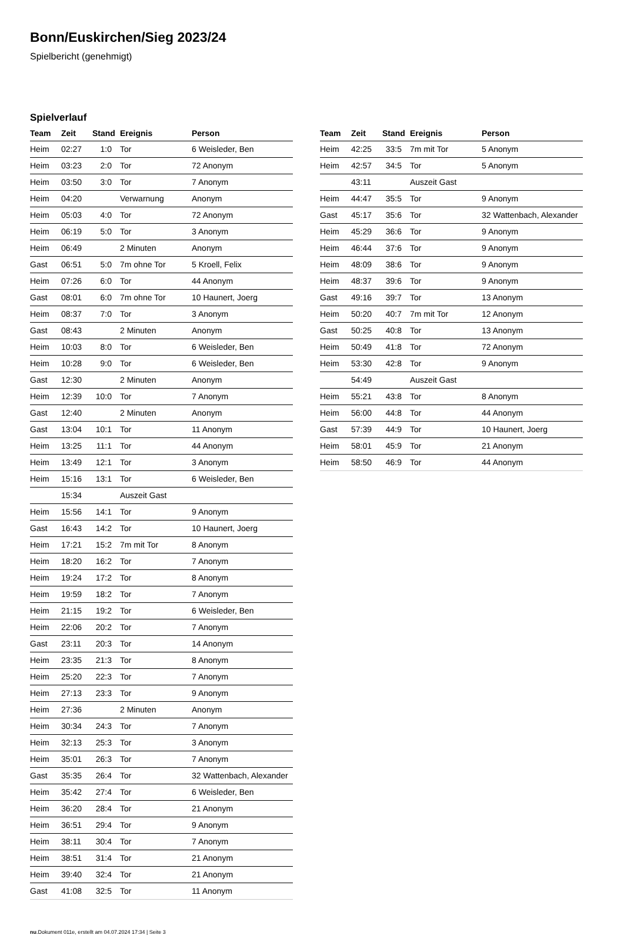Bonn/Euskirchen/Sieg 2023/24
Spielbericht (genehmigt)
Spielverlauf
| Team | Zeit | Stand | Ereignis | Person |
| --- | --- | --- | --- | --- |
| Heim | 02:27 | 1:0 | Tor | 6 Weisleder, Ben |
| Heim | 03:23 | 2:0 | Tor | 72 Anonym |
| Heim | 03:50 | 3:0 | Tor | 7 Anonym |
| Heim | 04:20 | | Verwarnung | Anonym |
| Heim | 05:03 | 4:0 | Tor | 72 Anonym |
| Heim | 06:19 | 5:0 | Tor | 3 Anonym |
| Heim | 06:49 | | 2 Minuten | Anonym |
| Gast | 06:51 | 5:0 | 7m ohne Tor | 5 Kroell, Felix |
| Heim | 07:26 | 6:0 | Tor | 44 Anonym |
| Gast | 08:01 | 6:0 | 7m ohne Tor | 10 Haunert, Joerg |
| Heim | 08:37 | 7:0 | Tor | 3 Anonym |
| Gast | 08:43 | | 2 Minuten | Anonym |
| Heim | 10:03 | 8:0 | Tor | 6 Weisleder, Ben |
| Heim | 10:28 | 9:0 | Tor | 6 Weisleder, Ben |
| Gast | 12:30 | | 2 Minuten | Anonym |
| Heim | 12:39 | 10:0 | Tor | 7 Anonym |
| Gast | 12:40 | | 2 Minuten | Anonym |
| Gast | 13:04 | 10:1 | Tor | 11 Anonym |
| Heim | 13:25 | 11:1 | Tor | 44 Anonym |
| Heim | 13:49 | 12:1 | Tor | 3 Anonym |
| Heim | 15:16 | 13:1 | Tor | 6 Weisleder, Ben |
| | 15:34 | | Auszeit Gast | |
| Heim | 15:56 | 14:1 | Tor | 9 Anonym |
| Gast | 16:43 | 14:2 | Tor | 10 Haunert, Joerg |
| Heim | 17:21 | 15:2 | 7m mit Tor | 8 Anonym |
| Heim | 18:20 | 16:2 | Tor | 7 Anonym |
| Heim | 19:24 | 17:2 | Tor | 8 Anonym |
| Heim | 19:59 | 18:2 | Tor | 7 Anonym |
| Heim | 21:15 | 19:2 | Tor | 6 Weisleder, Ben |
| Heim | 22:06 | 20:2 | Tor | 7 Anonym |
| Gast | 23:11 | 20:3 | Tor | 14 Anonym |
| Heim | 23:35 | 21:3 | Tor | 8 Anonym |
| Heim | 25:20 | 22:3 | Tor | 7 Anonym |
| Heim | 27:13 | 23:3 | Tor | 9 Anonym |
| Heim | 27:36 | | 2 Minuten | Anonym |
| Heim | 30:34 | 24:3 | Tor | 7 Anonym |
| Heim | 32:13 | 25:3 | Tor | 3 Anonym |
| Heim | 35:01 | 26:3 | Tor | 7 Anonym |
| Gast | 35:35 | 26:4 | Tor | 32 Wattenbach, Alexander |
| Heim | 35:42 | 27:4 | Tor | 6 Weisleder, Ben |
| Heim | 36:20 | 28:4 | Tor | 21 Anonym |
| Heim | 36:51 | 29:4 | Tor | 9 Anonym |
| Heim | 38:11 | 30:4 | Tor | 7 Anonym |
| Heim | 38:51 | 31:4 | Tor | 21 Anonym |
| Heim | 39:40 | 32:4 | Tor | 21 Anonym |
| Gast | 41:08 | 32:5 | Tor | 11 Anonym |
| Team | Zeit | Stand | Ereignis | Person |
| --- | --- | --- | --- | --- |
| Heim | 42:25 | 33:5 | 7m mit Tor | 5 Anonym |
| Heim | 42:57 | 34:5 | Tor | 5 Anonym |
| | 43:11 | | Auszeit Gast | |
| Heim | 44:47 | 35:5 | Tor | 9 Anonym |
| Gast | 45:17 | 35:6 | Tor | 32 Wattenbach, Alexander |
| Heim | 45:29 | 36:6 | Tor | 9 Anonym |
| Heim | 46:44 | 37:6 | Tor | 9 Anonym |
| Heim | 48:09 | 38:6 | Tor | 9 Anonym |
| Heim | 48:37 | 39:6 | Tor | 9 Anonym |
| Gast | 49:16 | 39:7 | Tor | 13 Anonym |
| Heim | 50:20 | 40:7 | 7m mit Tor | 12 Anonym |
| Gast | 50:25 | 40:8 | Tor | 13 Anonym |
| Heim | 50:49 | 41:8 | Tor | 72 Anonym |
| Heim | 53:30 | 42:8 | Tor | 9 Anonym |
| | 54:49 | | Auszeit Gast | |
| Heim | 55:21 | 43:8 | Tor | 8 Anonym |
| Heim | 56:00 | 44:8 | Tor | 44 Anonym |
| Gast | 57:39 | 44:9 | Tor | 10 Haunert, Joerg |
| Heim | 58:01 | 45:9 | Tor | 21 Anonym |
| Heim | 58:50 | 46:9 | Tor | 44 Anonym |
nu.Dokument 011e, erstellt am 04.07.2024 17:34 | Seite 3